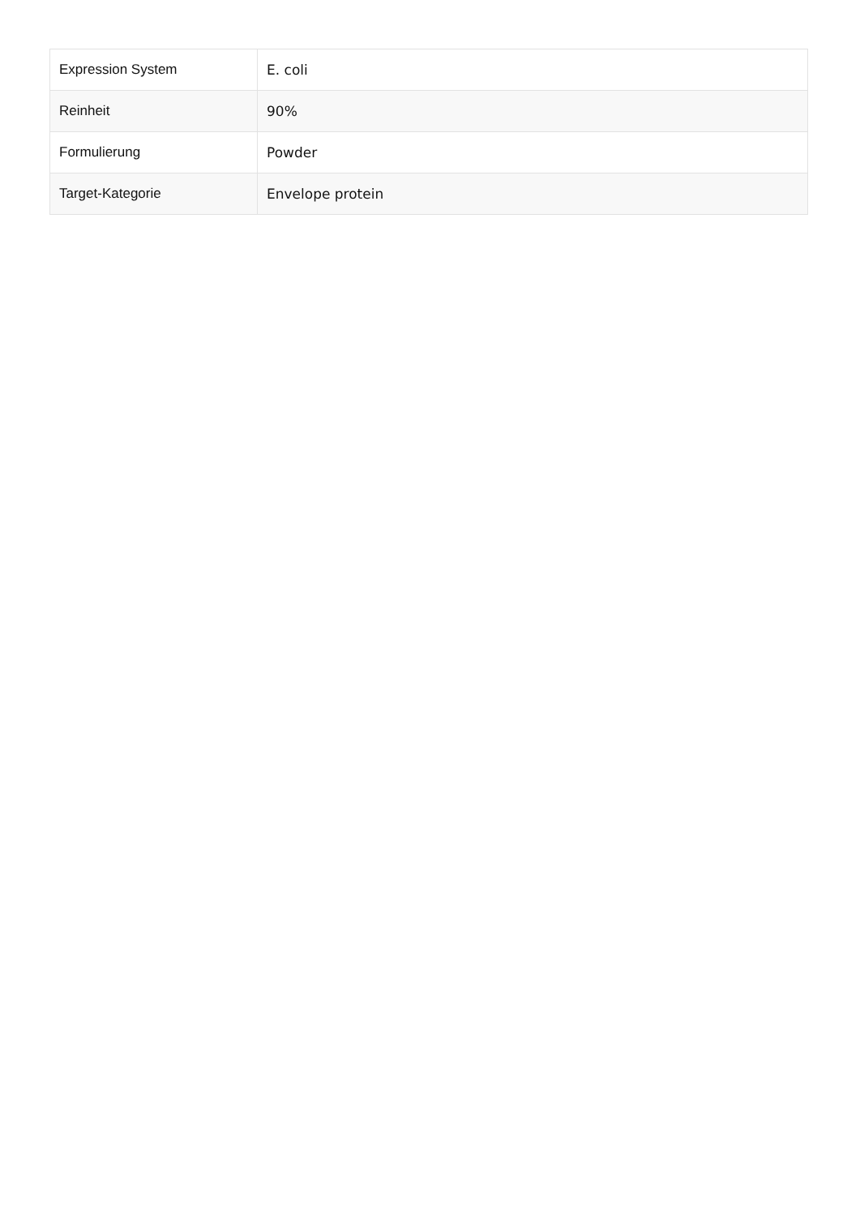| Expression System | E. coli |
| Reinheit | 90% |
| Formulierung | Powder |
| Target-Kategorie | Envelope protein |